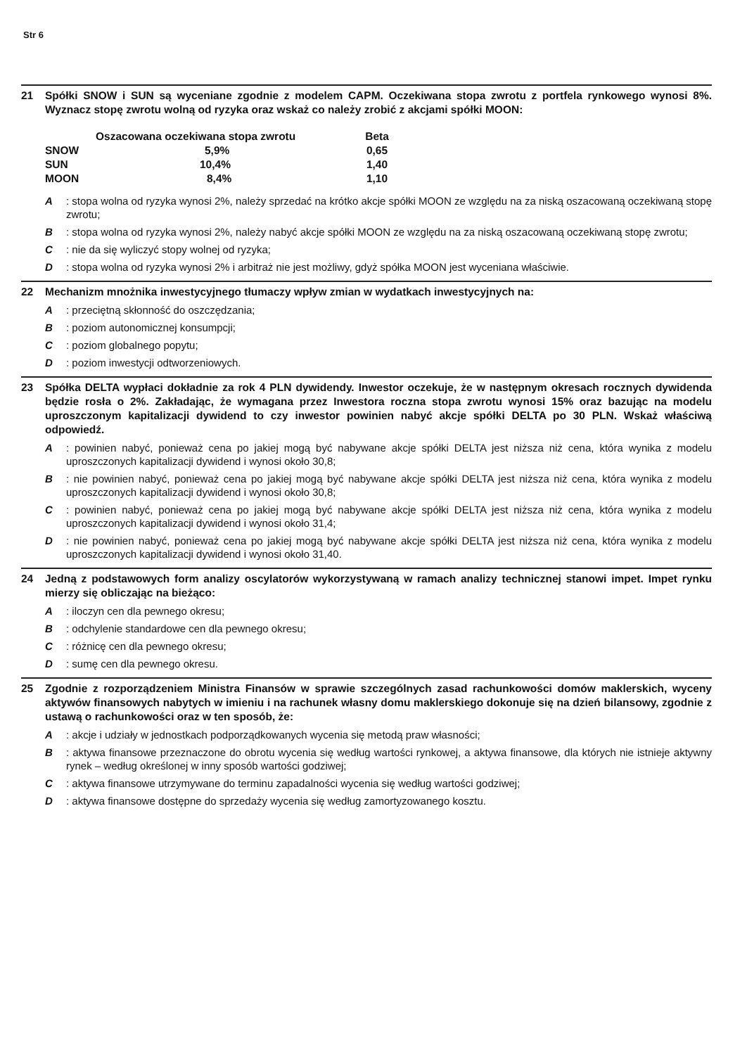Str 6
21 Spółki SNOW i SUN są wyceniane zgodnie z modelem CAPM. Oczekiwana stopa zwrotu z portfela rynkowego wynosi 8%. Wyznacz stopę zwrotu wolną od ryzyka oraz wskaż co należy zrobić z akcjami spółki MOON:
| | Oszacowana oczekiwana stopa zwrotu | Beta |
| --- | --- | --- |
| SNOW | 5,9% | 0,65 |
| SUN | 10,4% | 1,40 |
| MOON | 8,4% | 1,10 |
A : stopa wolna od ryzyka wynosi 2%, należy sprzedać na krótko akcje spółki MOON ze względu na za niską oszacowaną oczekiwaną stopę zwrotu;
B : stopa wolna od ryzyka wynosi 2%, należy nabyć akcje spółki MOON ze względu na za niską oszacowaną oczekiwaną stopę zwrotu;
C : nie da się wyliczyć stopy wolnej od ryzyka;
D : stopa wolna od ryzyka wynosi 2% i arbitraż nie jest możliwy, gdyż spółka MOON jest wyceniana właściwie.
22 Mechanizm mnożnika inwestycyjnego tłumaczy wpływ zmian w wydatkach inwestycyjnych na:
A : przeciętną skłonność do oszczędzania;
B : poziom autonomicznej konsumpcji;
C : poziom globalnego popytu;
D : poziom inwestycji odtworzeniowych.
23 Spółka DELTA wypłaci dokładnie za rok 4 PLN dywidendy. Inwestor oczekuje, że w następnym okresach rocznych dywidenda będzie rosła o 2%. Zakładając, że wymagana przez Inwestora roczna stopa zwrotu wynosi 15% oraz bazując na modelu uproszczonym kapitalizacji dywidend to czy inwestor powinien nabyć akcje spółki DELTA po 30 PLN. Wskaż właściwą odpowiedź.
A : powinien nabyć, ponieważ cena po jakiej mogą być nabywane akcje spółki DELTA jest niższa niż cena, która wynika z modelu uproszczonych kapitalizacji dywidend i wynosi około 30,8;
B : nie powinien nabyć, ponieważ cena po jakiej mogą być nabywane akcje spółki DELTA jest niższa niż cena, która wynika z modelu uproszczonych kapitalizacji dywidend i wynosi około 30,8;
C : powinien nabyć, ponieważ cena po jakiej mogą być nabywane akcje spółki DELTA jest niższa niż cena, która wynika z modelu uproszczonych kapitalizacji dywidend i wynosi około 31,4;
D : nie powinien nabyć, ponieważ cena po jakiej mogą być nabywane akcje spółki DELTA jest niższa niż cena, która wynika z modelu uproszczonych kapitalizacji dywidend i wynosi około 31,40.
24 Jedną z podstawowych form analizy oscylatorów wykorzystywaną w ramach analizy technicznej stanowi impet. Impet rynku mierzy się obliczając na bieżąco:
A : iloczyn cen dla pewnego okresu;
B : odchylenie standardowe cen dla pewnego okresu;
C : różnicę cen dla pewnego okresu;
D : sumę cen dla pewnego okresu.
25 Zgodnie z rozporządzeniem Ministra Finansów w sprawie szczególnych zasad rachunkowości domów maklerskich, wyceny aktywów finansowych nabytych w imieniu i na rachunek własny domu maklerskiego dokonuje się na dzień bilansowy, zgodnie z ustawą o rachunkowości oraz w ten sposób, że:
A : akcje i udziały w jednostkach podporządkowanych wycenia się metodą praw własności;
B : aktywa finansowe przeznaczone do obrotu wycenia się według wartości rynkowej, a aktywa finansowe, dla których nie istnieje aktywny rynek – według określonej w inny sposób wartości godziwej;
C : aktywa finansowe utrzymywane do terminu zapadalności wycenia się według wartości godziwej;
D : aktywa finansowe dostępne do sprzedaży wycenia się według zamortyzowanego kosztu.